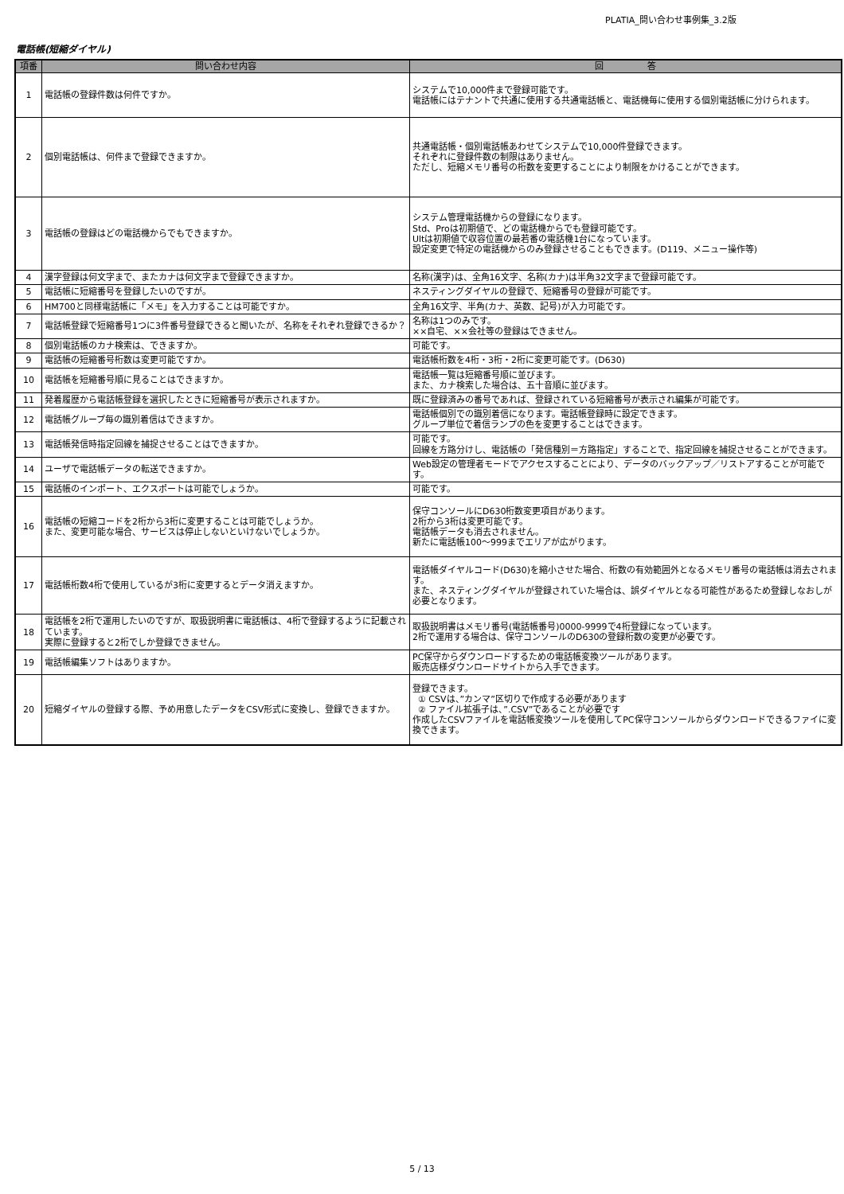PLATIA_問い合わせ事例集_3.2版
電話帳(短縮ダイヤル)
| 項番 | 問い合わせ内容 | 回 答 |
| --- | --- | --- |
| 1 | 電話帳の登録件数は何件ですか。 | システムで10,000件まで登録可能です。 電話帳にはテナントで共通に使用する共通電話帳と、電話機毎に使用する個別電話帳に分けられます。 |
| 2 | 個別電話帳は、何件まで登録できますか。 | 共通電話帳・個別電話帳あわせてシステムで10,000件登録できます。 それぞれに登録件数の制限はありません。 ただし、短縮メモリ番号の桁数を変更することにより制限をかけることができます。 |
| 3 | 電話帳の登録はどの電話機からでもできますか。 | システム管理電話機からの登録になります。 Std、Proは初期値で、どの電話機からでも登録可能です。 Ultは初期値で収容位置の最若番の電話機1台になっています。 設定変更で特定の電話機からのみ登録させることもできます。(D119、メニュー操作等) |
| 4 | 漢字登録は何文字まで、またカナは何文字まで登録できますか。 | 名称(漢字)は、全角16文字、名称(カナ)は半角32文字まで登録可能です。 |
| 5 | 電話帳に短縮番号を登録したいのですが。 | ネスティングダイヤルの登録で、短縮番号の登録が可能です。 |
| 6 | HM700と同様電話帳に「メモ」を入力することは可能ですか。 | 全角16文字、半角(カナ、英数、記号)が入力可能です。 |
| 7 | 電話帳登録で短縮番号1つに3件番号登録できると聞いたが、名称をそれぞれ登録できるか？ | 名称は1つのみです。 ××自宅、××会社等の登録はできません。 |
| 8 | 個別電話帳のカナ検索は、できますか。 | 可能です。 |
| 9 | 電話帳の短縮番号桁数は変更可能ですか。 | 電話帳桁数を4桁・3桁・2桁に変更可能です。(D630) |
| 10 | 電話帳を短縮番号順に見ることはできますか。 | 電話帳一覧は短縮番号順に並びます。 また、カナ検索した場合は、五十音順に並びます。 |
| 11 | 発着履歴から電話帳登録を選択したときに短縮番号が表示されますか。 | 既に登録済みの番号であれば、登録されている短縮番号が表示され編集が可能です。 |
| 12 | 電話帳グループ毎の識別着信はできますか。 | 電話帳個別での識別着信になります。電話帳登録時に設定できます。 グループ単位で着信ランプの色を変更することはできます。 |
| 13 | 電話帳発信時指定回線を捕捉させることはできますか。 | 可能です。 回線を方路分けし、電話帳の「発信種別＝方路指定」することで、指定回線を捕捉させることができます。 |
| 14 | ユーザで電話帳データの転送できますか。 | Web設定の管理者モードでアクセスすることにより、データのバックアップ／リストアすることが可能です。 |
| 15 | 電話帳のインポート、エクスポートは可能でしょうか。 | 可能です。 |
| 16 | 電話帳の短縮コードを2桁から3桁に変更することは可能でしょうか。 また、変更可能な場合、サービスは停止しないといけないでしょうか。 | 保守コンソールにD630桁数変更項目があります。 2桁から3桁は変更可能です。 電話帳データも消去されません。 新たに電話帳100〜999までエリアが広がります。 |
| 17 | 電話帳桁数4桁で使用しているが3桁に変更するとデータ消えますか。 | 電話帳ダイヤルコード(D630)を縮小させた場合、桁数の有効範囲外となるメモリ番号の電話帳は消去されます。 また、ネスティングダイヤルが登録されていた場合は、誤ダイヤルとなる可能性があるため登録しなおしが必要となります。 |
| 18 | 電話帳を2桁で運用したいのですが、取扱説明書に電話帳は、4桁で登録するように記載されています。 実際に登録すると2桁でしか登録できません。 | 取扱説明書はメモリ番号(電話帳番号)0000-9999で4桁登録になっています。 2桁で運用する場合は、保守コンソールのD630の登録桁数の変更が必要です。 |
| 19 | 電話帳編集ソフトはありますか。 | PC保守からダウンロードするための電話帳変換ツールがあります。 販売店様ダウンロードサイトから入手できます。 |
| 20 | 短縮ダイヤルの登録する際、予め用意したデータをCSV形式に変換し、登録できますか。 | 登録できます。 ① CSVは、”カンマ”区切りで作成する必要があります ② ファイル拡張子は、”.CSV”であることが必要です 作成したCSVファイルを電話帳変換ツールを使用してPC保守コンソールからダウンロードできるファイに変換できます。 |
5 / 13